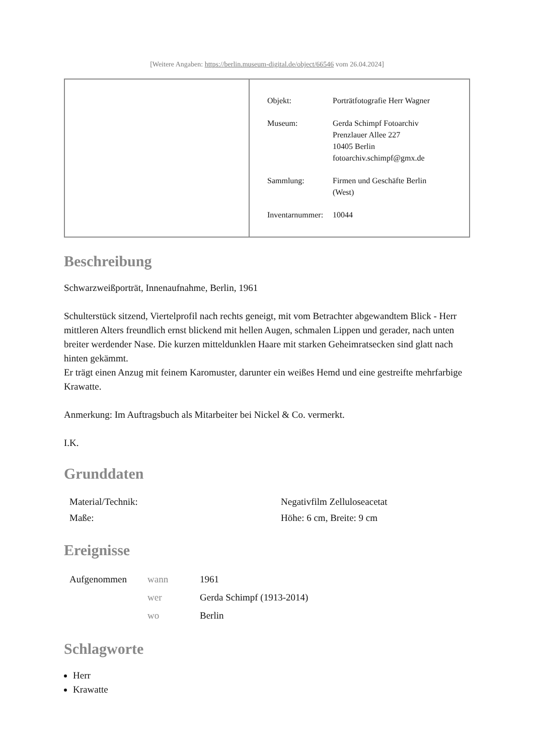[Weitere Angaben: https://berlin.museum-digital.de/object/66546 vom 26.04.2024]
| Objekt: | Porträtfotografie Herr Wagner |
| Museum: | Gerda Schimpf Fotoarchiv Prenzlauer Allee 227 10405 Berlin fotoarchiv.schimpf@gmx.de |
| Sammlung: | Firmen und Geschäfte Berlin (West) |
| Inventarnummer: | 10044 |
Beschreibung
Schwarzweißporträt, Innenaufnahme, Berlin, 1961
Schulterstück sitzend, Viertelprofil nach rechts geneigt, mit vom Betrachter abgewandtem Blick - Herr mittleren Alters freundlich ernst blickend mit hellen Augen, schmalen Lippen und gerader, nach unten breiter werdender Nase. Die kurzen mitteldunklen Haare mit starken Geheimratsecken sind glatt nach hinten gekämmt.
Er trägt einen Anzug mit feinem Karomuster, darunter ein weißes Hemd und eine gestreifte mehrfarbige Krawatte.
Anmerkung: Im Auftragsbuch als Mitarbeiter bei Nickel & Co. vermerkt.
I.K.
Grunddaten
| Material/Technik: | Negativfilm Zelluloseacetat |
| Maße: | Höhe: 6 cm, Breite: 9 cm |
Ereignisse
| Aufgenommen | wann | 1961 |
| | wer | Gerda Schimpf (1913-2014) |
| | wo | Berlin |
Schlagworte
Herr
Krawatte